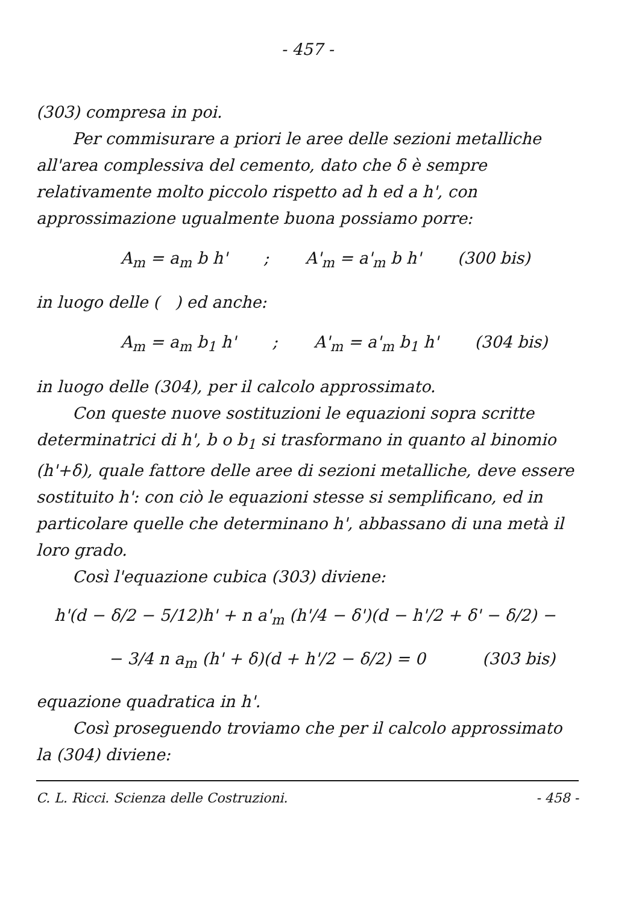- 457 -
(303) compresa in poi.
Per commisurare a priori le aree delle sezioni metalliche all'area complessiva del cemento, dato che δ è sempre relativamente molto piccolo rispetto ad h ed a h', con approssimazione ugualmente buona possiamo porre:
A<sub>m</sub> = a<sub>m</sub> b h'; A'<sub>m</sub> = a'<sub>m</sub> b h' (300 bis)
in luogo delle ( ) ed anche:
A<sub>m</sub> = a<sub>m</sub> b<sub>1</sub> h'; A'<sub>m</sub> = a'<sub>m</sub> b<sub>1</sub> h' (304 bis)
in luogo delle (304), per il calcolo approssimato.
Con queste nuove sostituzioni le equazioni sopra scritte determinatrici di h', b o b<sub>1</sub> si trasformano in quanto al binomio (h'+δ), quale fattore delle aree di sezioni metalliche, deve essere sostituito h': con ciò le equazioni stesse si semplificano, ed in particolare quelle che determinano h', abbassano di una metà il loro grado.
Così l'equazione cubica (303) diviene:
h'(d − δ/2 − 5/12)h' + n a'<sub>m</sub> (h'/4 − δ')(d − h'/2 + δ' − δ/2) −
− 3/4 n a<sub>m</sub> (h' + δ)(d + h'/2 − δ/2) = 0 (303 bis)
equazione quadratica in h'.
Così proseguendo troviamo che per il calcolo approssimato la (304) diviene:
C. L. Ricci. Scienza delle Costruzioni. - 458 -